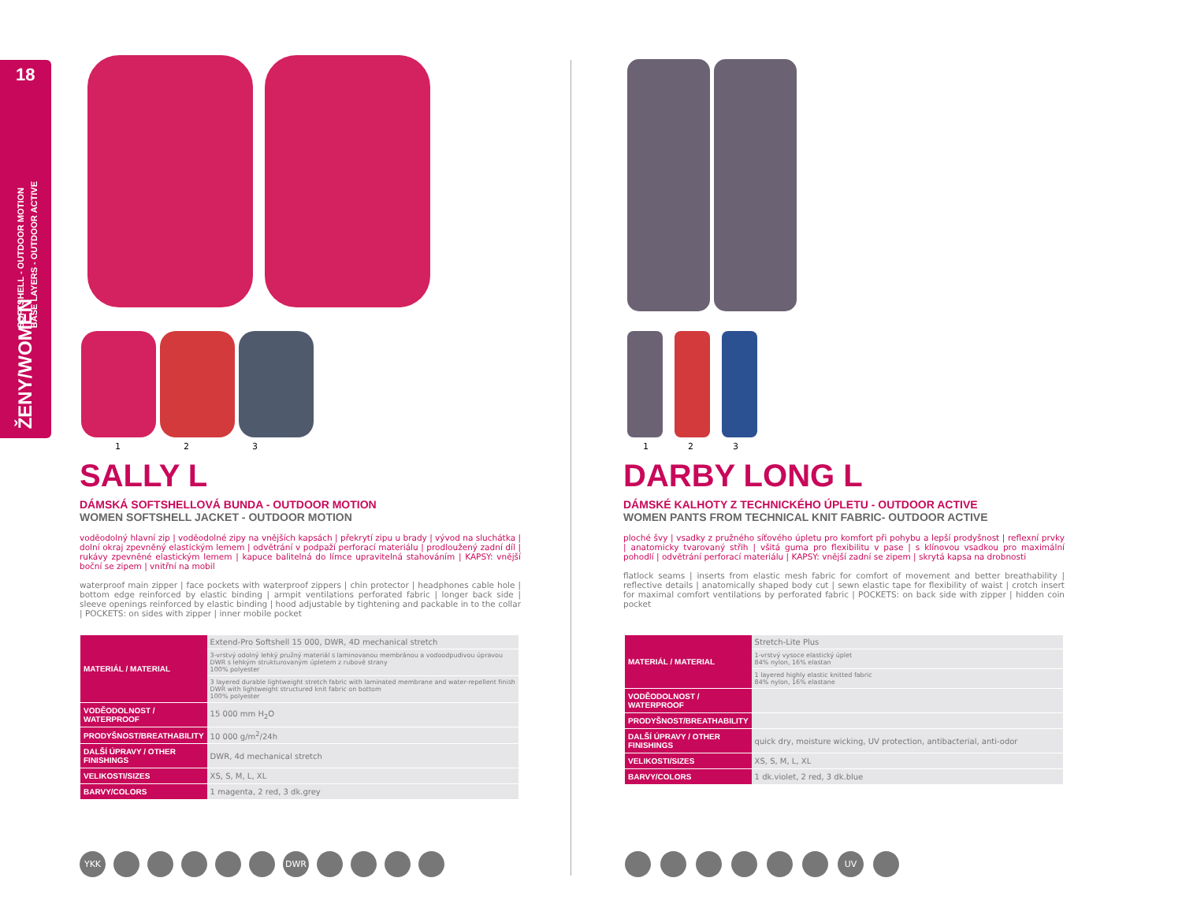18
SOFTSHELL - OUTDOOR MOTION
BASE LAYERS - OUTDOOR ACTIVE
ŽENY/WOMEN
1 2 3
SALLY L
DÁMSKÁ SOFTSHELLOVÁ BUNDA - OUTDOOR MOTION
WOMEN SOFTSHELL JACKET - OUTDOOR MOTION
voděodolný hlavní zip | voděodolné zipy na vnějších kapsách | překrytí zipu u brady | vývod na sluchátka | dolní okraj zpevněný elastickým lemem | odvětrání v podpaží perforací materiálu | prodloužený zadní díl | rukávy zpevněné elastickým lemem | kapuce balitelná do límce upravitelná stahováním | KAPSY: vnější boční se zipem | vnitřní na mobil
waterproof main zipper | face pockets with waterproof zippers | chin protector | headphones cable hole | bottom edge reinforced by elastic binding | armpit ventilations perforated fabric | longer back side | sleeve openings reinforced by elastic binding | hood adjustable by tightening and packable in to the collar | POCKETS: on sides with zipper | inner mobile pocket
| MATERIÁL / MATERIAL | Extend-Pro Softshell 15 000, DWR, 4D mechanical stretch |
| | 3-vrstvý odolný lehký pružný materiál s laminovanou membránou a vodoodpudivou úpravou DWR s lehkým strukturovaným úpletem z rubové strany 100% polyester |
| | 3 layered durable lightweight stretch fabric with laminated membrane and water-repellent finish DWR with lightweight structured knit fabric on bottom 100% polyester |
| VODĚODOLNOST / WATERPROOF | 15 000 mm H<sub>2</sub>O |
| PRODYŠNOST/BREATHABILITY | 10 000 g/m<sup>2</sup>/24h |
| DALŠÍ ÚPRAVY / OTHER FINISHINGS | DWR, 4d mechanical stretch |
| VELIKOSTI/SIZES | XS, S, M, L, XL |
| BARVY/COLORS | 1 magenta, 2 red, 3 dk.grey |
YKK DWR
1 2 3
DARBY LONG L
DÁMSKÉ KALHOTY Z TECHNICKÉHO ÚPLETU - OUTDOOR ACTIVE
WOMEN PANTS FROM TECHNICAL KNIT FABRIC- OUTDOOR ACTIVE
ploché švy | vsadky z pružného síťového úpletu pro komfort při pohybu a lepší prodyšnost | reflexní prvky | anatomicky tvarovaný střih | všitá guma pro flexibilitu v pase | s klínovou vsadkou pro maximální pohodlí | odvětrání perforací materiálu | KAPSY: vnější zadní se zipem | skrytá kapsa na drobnosti
flatlock seams | inserts from elastic mesh fabric for comfort of movement and better breathability | reflective details | anatomically shaped body cut | sewn elastic tape for flexibility of waist | crotch insert for maximal comfort ventilations by perforated fabric | POCKETS: on back side with zipper | hidden coin pocket
| MATERIÁL / MATERIAL | Stretch-Lite Plus |
| | 1-vrstvý vysoce elastický úplet 84% nylon, 16% elastan |
| | 1 layered highly elastic knitted fabric 84% nylon, 16% elastane |
| VODĚODOLNOST / WATERPROOF | |
| PRODYŠNOST/BREATHABILITY | |
| DALŠÍ ÚPRAVY / OTHER FINISHINGS | quick dry, moisture wicking, UV protection, antibacterial, anti-odor |
| VELIKOSTI/SIZES | XS, S, M, L, XL |
| BARVY/COLORS | 1 dk.violet, 2 red, 3 dk.blue |
UV